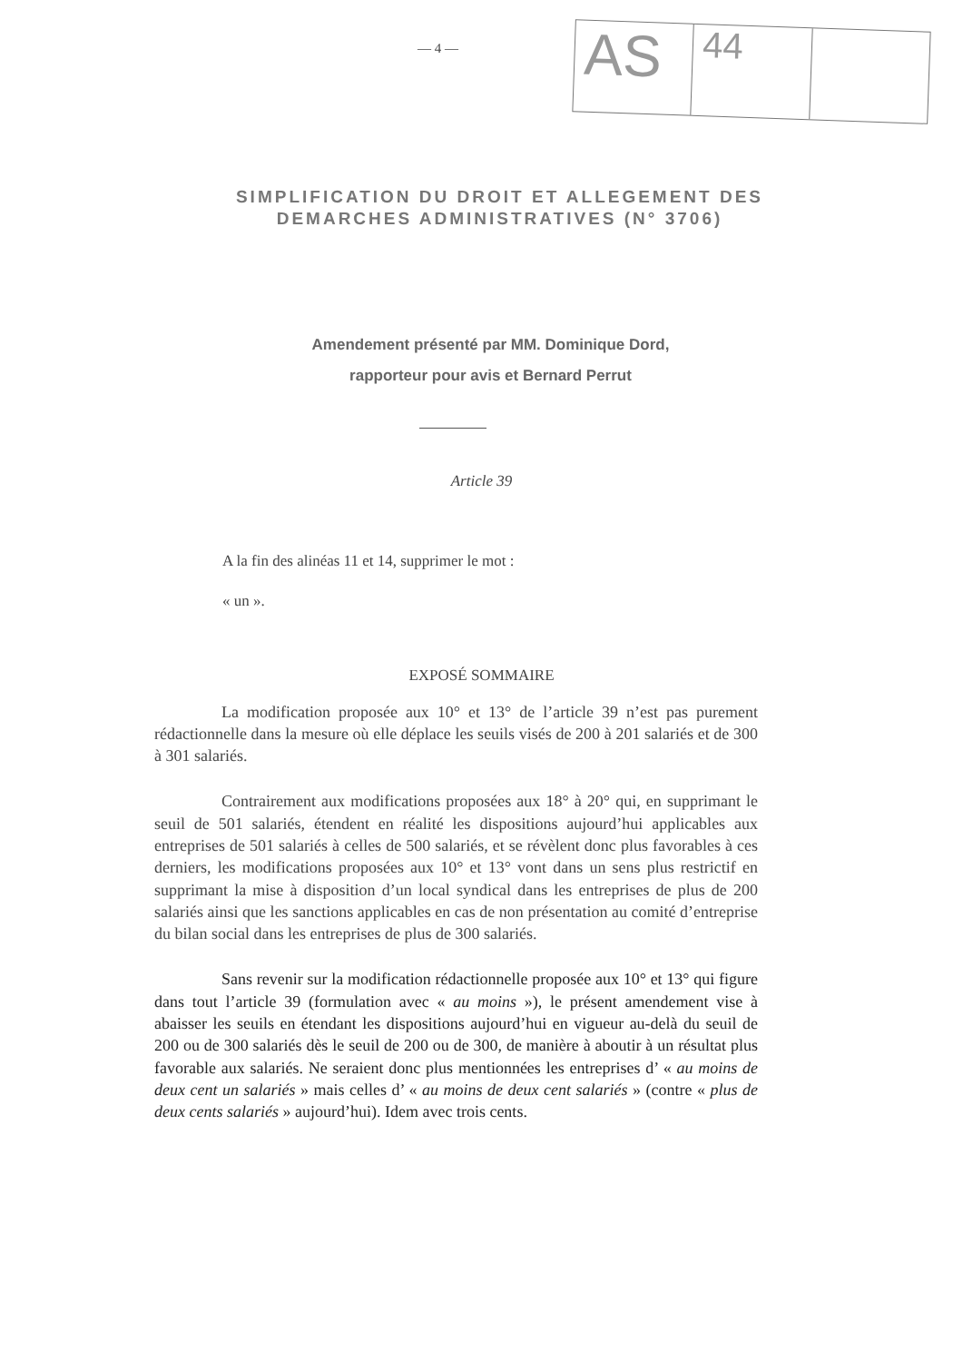— 4 —
AS
44
SIMPLIFICATION DU DROIT ET ALLEGEMENT DES
DEMARCHES ADMINISTRATIVES (N° 3706)
Amendement présenté par MM. Dominique Dord,
rapporteur pour avis et Bernard Perrut
Article 39
A la fin des alinéas 11 et 14, supprimer le mot :
« un ».
EXPOSÉ SOMMAIRE
La modification proposée aux 10° et 13° de l’article 39 n’est pas purement rédactionnelle dans la mesure où elle déplace les seuils visés de 200 à 201 salariés et de 300 à 301 salariés.
Contrairement aux modifications proposées aux 18° à 20° qui, en supprimant le seuil de 501 salariés, étendent en réalité les dispositions aujourd’hui applicables aux entreprises de 501 salariés à celles de 500 salariés, et se révèlent donc plus favorables à ces derniers, les modifications proposées aux 10° et 13° vont dans un sens plus restrictif en supprimant la mise à disposition d’un local syndical dans les entreprises de plus de 200 salariés ainsi que les sanctions applicables en cas de non présentation au comité d’entreprise du bilan social dans les entreprises de plus de 300 salariés.
Sans revenir sur la modification rédactionnelle proposée aux 10° et 13° qui figure dans tout l’article 39 (formulation avec « au moins »), le présent amendement vise à abaisser les seuils en étendant les dispositions aujourd’hui en vigueur au-delà du seuil de 200 ou de 300 salariés dès le seuil de 200 ou de 300, de manière à aboutir à un résultat plus favorable aux salariés. Ne seraient donc plus mentionnées les entreprises d’ « au moins de deux cent un salariés » mais celles d’ « au moins de deux cent salariés » (contre « plus de deux cents salariés » aujourd’hui). Idem avec trois cents.